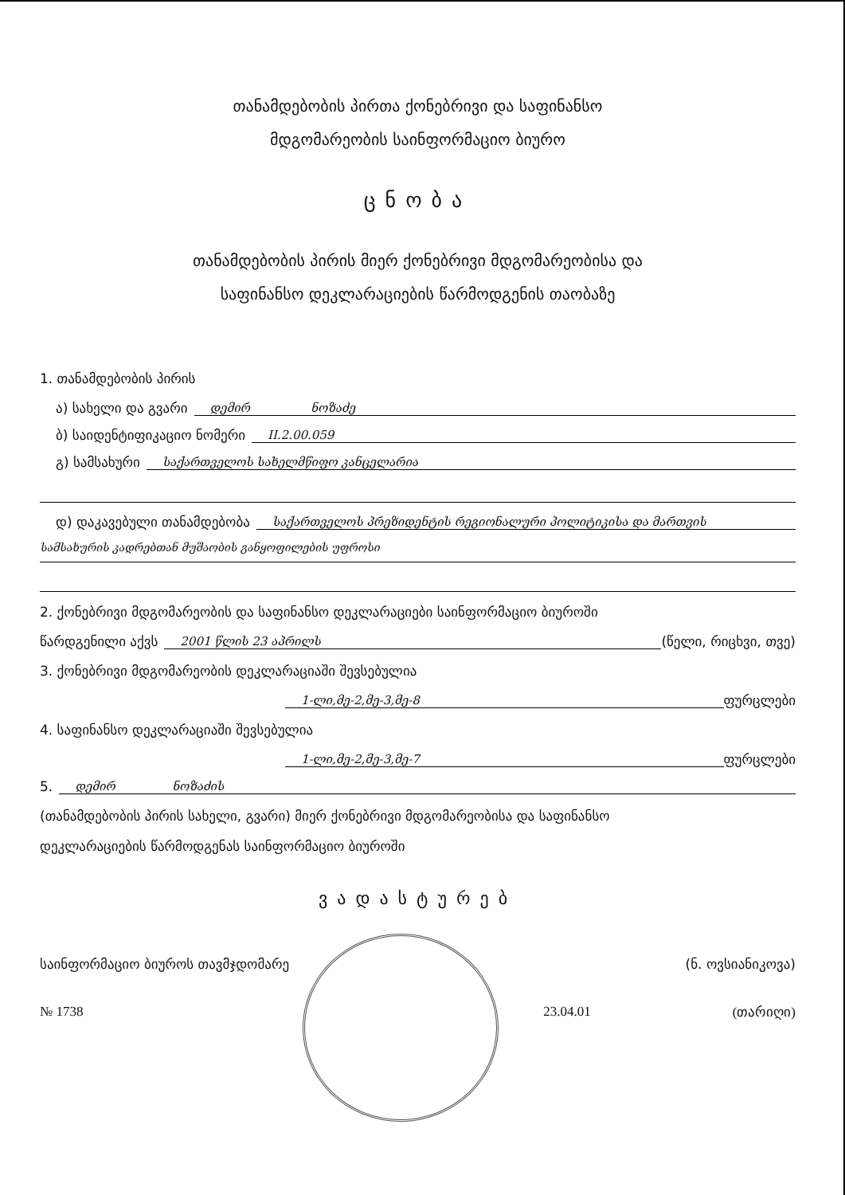თანამდებობის პირთა ქონებრივი და საფინანსო
მდგომარეობის საინფორმაციო ბიურო
ცნობა
თანამდებობის პირის მიერ ქონებრივი მდგომარეობისა და
საფინანსო დეკლარაციების წარმოდგენის თაობაზე
1. თანამდებობის პირის
ა) სახელი და გვარი დემირ ნოზაძე
ბ) საიდენტიფიკაციო ნომერი II.2.00.059
გ) სამსახური საქართველოს სახელმწიფო კანცელარია
დ) დაკავებული თანამდებობა საქართველოს პრეზიდენტის რეგიონალური პოლიტიკისა და მართვის
სამსახურის კადრებთან მუშაობის განყოფილების უფროსი
2. ქონებრივი მდგომარეობის და საფინანსო დეკლარაციები საინფორმაციო ბიუროში
წარდგენილი აქვს 2001 წლის 23 აპრილს (წელი, რიცხვი, თვე)
3. ქონებრივი მდგომარეობის დეკლარაციაში შევსებულია
1-ლი,მე-2,მე-3,მე-8 ფურცლები
4. საფინანსო დეკლარაციაში შევსებულია
1-ლი,მე-2,მე-3,მე-7 ფურცლები
5. დემირ ნოზაძის
(თანამდებობის პირის სახელი, გვარი) მიერ ქონებრივი მდგომარეობისა და საფინანსო
დეკლარაციების წარმოდგენას საინფორმაციო ბიუროში
ვადასტურებ
საინფორმაციო ბიუროს თავმჯდომარე (ნ. ოვსიანიკოვა)
№ 1738 23.04.01 (თარიღი)